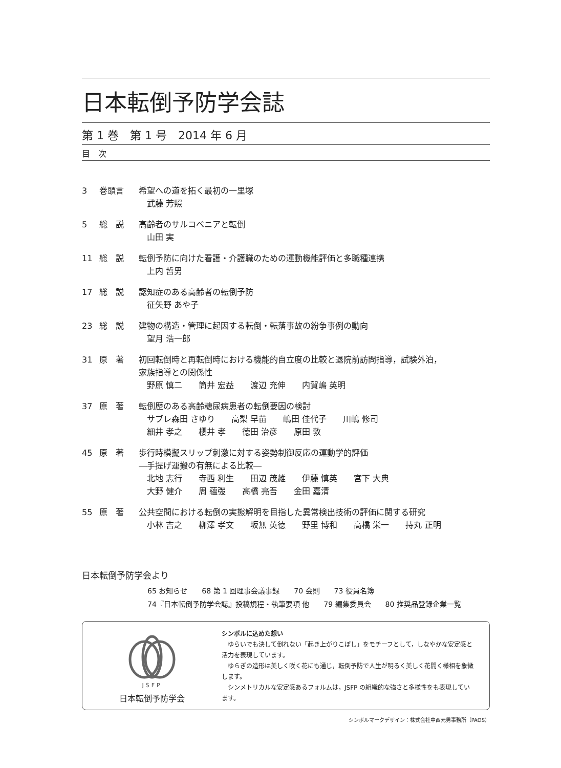日本転倒予防学会誌
第 1 巻　第 1 号　2014 年 6 月
目　次
3 巻頭言 希望への道を拓く最初の一里塚
武藤 芳照
5 総　説 高齢者のサルコペニアと転倒
山田 実
11 総　説 転倒予防に向けた看護・介護職のための運動機能評価と多職種連携
上内 哲男
17 総　説 認知症のある高齢者の転倒予防
征矢野 あや子
23 総　説 建物の構造・管理に起因する転倒・転落事故の紛争事例の動向
望月 浩一郎
31 原　著 初回転倒時と再転倒時における機能的自立度の比較と退院前訪問指導，試験外泊，
家族指導との関係性
野原 慎二　　筒井 宏益　　渡辺 充伸　　内賀嶋 英明
37 原　著 転倒歴のある高齢糖尿病患者の転倒要因の検討
サブレ森田 さゆり　　高梨 早苗　　嶋田 佳代子　　川嶋 修司
細井 孝之　　櫻井 孝　　徳田 治彦　　原田 敦
45 原　著 歩行時模擬スリップ刺激に対する姿勢制御反応の運動学的評価
―手提げ運搬の有無による比較―
北地 志行　　寺西 利生　　田辺 茂雄　　伊藤 慎英　　宮下 大典
大野 健介　　周 蘊弢　　高橋 亮吾　　金田 嘉清
55 原　著 公共空間における転倒の実態解明を目指した異常検出技術の評価に関する研究
小林 吉之　　柳澤 孝文　　坂無 英徳　　野里 博和　　高橋 栄一　　持丸 正明
日本転倒予防学会より
65 お知らせ　　68 第 1 回理事会議事録　　70 会則　　73 役員名簿
74『日本転倒予防学会誌』投稿規程・執筆要項 他　　79 編集委員会　　80 推奨品登録企業一覧
JSFP
日本転倒予防学会
シンボルに込めた想い
　ゆらいでも決して倒れない「起き上がりこぼし」をモチーフとして，しなやかな安定感と活力を表現しています。
　ゆらぎの造形は美しく咲く花にも通じ，転倒予防で人生が明るく美しく花開く様相を象徴します。
　シンメトリカルな安定感あるフォルムは，JSFP の組織的な強さと多様性をも表現しています。
シンボルマークデザイン：株式会社中西元男事務所（PAOS）